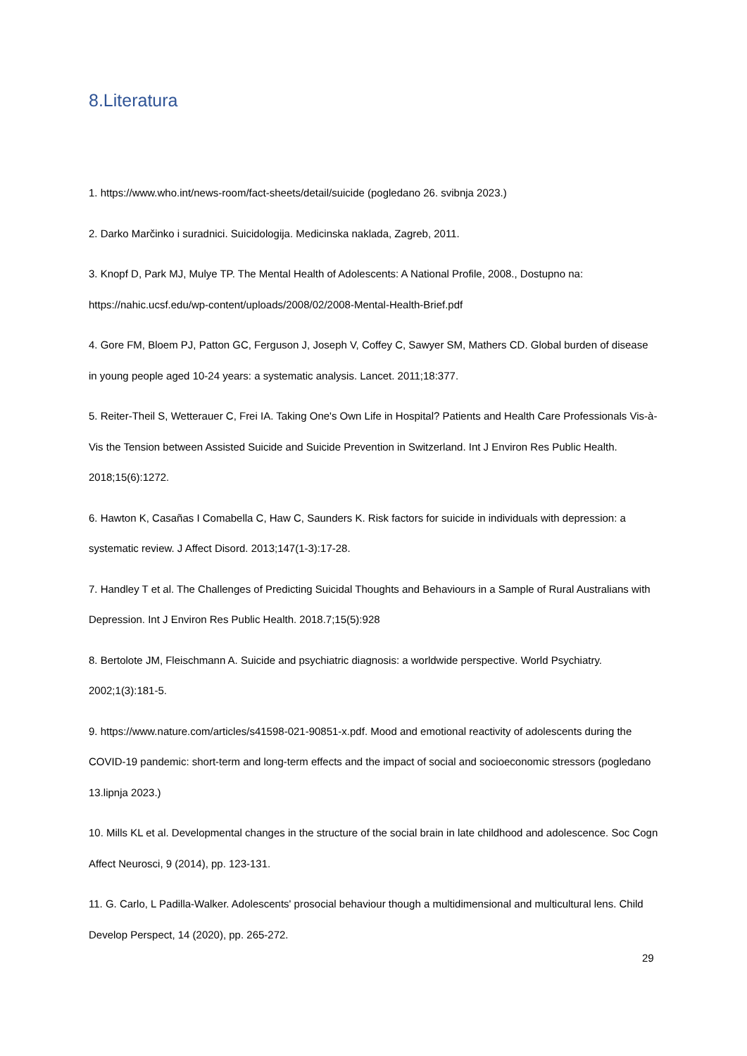8.Literatura
1. https://www.who.int/news-room/fact-sheets/detail/suicide (pogledano 26. svibnja 2023.)
2. Darko Marčinko i suradnici. Suicidologija. Medicinska naklada, Zagreb, 2011.
3. Knopf D, Park MJ, Mulye TP. The Mental Health of Adolescents: A National Profile, 2008., Dostupno na: https://nahic.ucsf.edu/wp-content/uploads/2008/02/2008-Mental-Health-Brief.pdf
4. Gore FM, Bloem PJ, Patton GC, Ferguson J, Joseph V, Coffey C, Sawyer SM, Mathers CD. Global burden of disease in young people aged 10-24 years: a systematic analysis. Lancet. 2011;18:377.
5. Reiter-Theil S, Wetterauer C, Frei IA. Taking One's Own Life in Hospital? Patients and Health Care Professionals Vis-à-Vis the Tension between Assisted Suicide and Suicide Prevention in Switzerland. Int J Environ Res Public Health. 2018;15(6):1272.
6. Hawton K, Casañas I Comabella C, Haw C, Saunders K. Risk factors for suicide in individuals with depression: a systematic review. J Affect Disord. 2013;147(1-3):17-28.
7. Handley T et al. The Challenges of Predicting Suicidal Thoughts and Behaviours in a Sample of Rural Australians with Depression. Int J Environ Res Public Health. 2018.7;15(5):928
8. Bertolote JM, Fleischmann A. Suicide and psychiatric diagnosis: a worldwide perspective. World Psychiatry. 2002;1(3):181-5.
9. https://www.nature.com/articles/s41598-021-90851-x.pdf. Mood and emotional reactivity of adolescents during the COVID-19 pandemic: short-term and long-term effects and the impact of social and socioeconomic stressors (pogledano 13.lipnja 2023.)
10. Mills KL et al. Developmental changes in the structure of the social brain in late childhood and adolescence. Soc Cogn Affect Neurosci, 9 (2014), pp. 123-131.
11. G. Carlo, L Padilla-Walker. Adolescents' prosocial behaviour though a multidimensional and multicultural lens. Child Develop Perspect, 14 (2020), pp. 265-272.
29